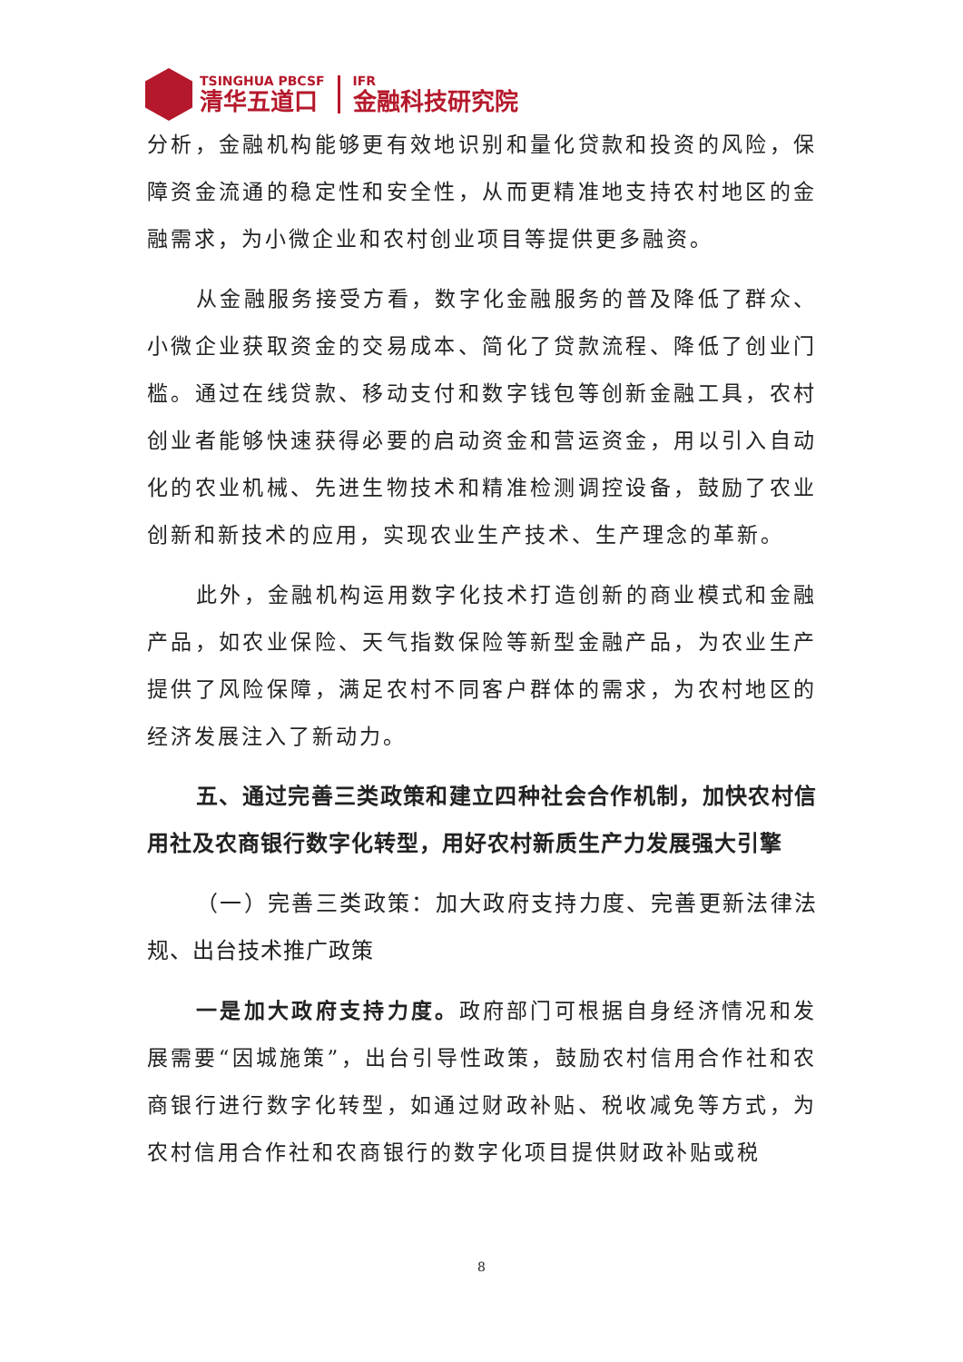TSINGHUA PBCSF
清华五道口
IFR
金融科技研究院
分析，金融机构能够更有效地识别和量化贷款和投资的风险，保障资金流通的稳定性和安全性，从而更精准地支持农村地区的金融需求，为小微企业和农村创业项目等提供更多融资。
从金融服务接受方看，数字化金融服务的普及降低了群众、小微企业获取资金的交易成本、简化了贷款流程、降低了创业门槛。通过在线贷款、移动支付和数字钱包等创新金融工具，农村创业者能够快速获得必要的启动资金和营运资金，用以引入自动化的农业机械、先进生物技术和精准检测调控设备，鼓励了农业创新和新技术的应用，实现农业生产技术、生产理念的革新。
此外，金融机构运用数字化技术打造创新的商业模式和金融产品，如农业保险、天气指数保险等新型金融产品，为农业生产提供了风险保障，满足农村不同客户群体的需求，为农村地区的经济发展注入了新动力。
五、通过完善三类政策和建立四种社会合作机制，加快农村信用社及农商银行数字化转型，用好农村新质生产力发展强大引擎
（一）完善三类政策：加大政府支持力度、完善更新法律法规、出台技术推广政策
一是加大政府支持力度。政府部门可根据自身经济情况和发展需要“因城施策”，出台引导性政策，鼓励农村信用合作社和农商银行进行数字化转型，如通过财政补贴、税收减免等方式，为农村信用合作社和农商银行的数字化项目提供财政补贴或税
8